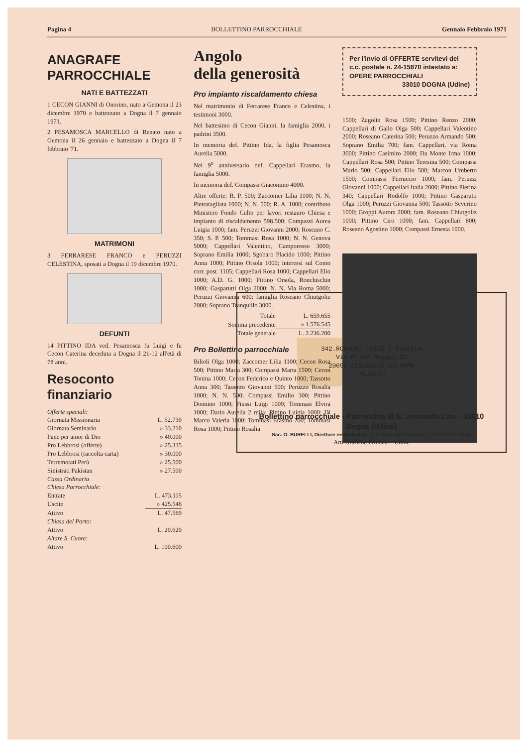Pagina 4 BOLLETTINO PARROCCHIALE Gennaio Febbraio 1971
ANAGRAFE
PARROCCHIALE
NATI E BATTEZZATI
1 CECON GIANNI di Onorino, nato a Gemona il 23 dicembre 1970 e battezzato a Dogna il 7 gennaio 1971.
2 PESAMOSCA MARCELLO di Renato nato a Gemona il 26 gennaio e battezzato a Dogna il 7 febbraio '71.
MATRIMONI
3 FERRARESE FRANCO e PERUZZI CELESTINA, sposati a Dogna il 19 dicembre 1970.
DEFUNTI
14 PITTINO IDA ved. Pesamosca fu Luigi e fu Cecon Caterina deceduta a Dogna il 21-12 all'età di 78 anni.
Resoconto finanziario
| Offerte speciali: | |
| Giornata Missionaria | L. 52.730 |
| Giornata Seminario | » 33.210 |
| Pane per amor di Dio | » 40.000 |
| Pro Lebbrosi (offerte) | » 25.335 |
| Pro Lebbrosi (raccolta carta) | » 30.000 |
| Terremotati Perù | » 25.500 |
| Sinistrati Pakistan | » 27.500 |
| Cassa Ordinaria | |
| Chiesa Parrocchiale: | |
| Entrate | L. 473.115 |
| Uscite | » 425.546 |
| Attivo | L. 47.569 |
| Chiesa del Porto: | |
| Attivo | L. 20.620 |
| Altare S. Cuore: | |
| Attivo | L. 100.600 |
Angolo
della generosità
Pro impianto riscaldamento chiesa
Nel matrimonio di Ferrarese Franco e Celestina, i testimoni 3000.
Nel battesimo di Cecon Gianni, la famiglia 2000, i padrini 3500.
In memoria def. Pittino Ida, la figlia Pesamosca Aurelia 5000.
Nel 9<sup>o</sup> anniversario def. Cappellari Erasmo, la famiglia 5000.
In memoria def. Compassi Giacomino 4000.
Altre offerte: R. P. 500; Zaccomer Lilia 1100; N. N. Pietratagliata 1000; N. N. 500; R. A. 1000; contributo Ministero Fondo Culto per lavori restauro Chiesa e impianto di riscaldamento 598.500; Compassi Aurea Luigia 1000; fam. Peruzzi Giovanni 2000; Roseano C. 350; S. P. 500; Tommasi Rosa 1000; N. N. Genova 5000; Cappellari Valentino, Camporosso 3000; Soprano Emilia 1000; Sgobaro Placido 1000; Pittino Anna 1000; Pittino Orsola 1000; interessi sul Conto corr. post. 1105; Cappellari Rosa 1000; Cappellari Elio 1000; A.D. G. 1000; Pittino Orsola, Ronchischin 1000; Gasparutti Olga 2000; N. N. Via Roma 5000; Peruzzi Giovanna 600; famiglia Roseano Chiutgoliz 2000; Soprano Tranquillo 3000.
| Totale | L. 659.655 |
| Somma precedente | » 1.576.545 |
| Totale generale | L. 2.236.200 |
Pro Bollettino parrocchiale
Bilioli Olga 1000; Zaccomer Lilia 1100; Cecon Rosa 500; Pittino Maria 300; Compassi Marta 1500; Cecon Tonina 1000; Cecon Federico e Quinto 1000; Tassotto Anna 300; Tassotto Giovanni 500; Peruzzo Rosalia 1000; N. N. 500; Compassi Emilio 300; Pittino Donnino 1000; Piussi Luigi 1000; Tommasi Elvira 1000; Dario Aurelia 2 mila; Pittino Luigia 1000; Di Marco Valeria 1000; Tommasi Erasmo 700; Tommasi Rosa 1000; Pittino Rosalia
Per l'invio di OFFERTE servitevi del c.c. postale n. 24-15870 intestato a: OPERE PARROCCHIALI
33010 DOGNA (Udine)
1500; Zagolin Rosa 1500; Pittino Renzo 2000; Cappellari di Gallo Olga 500; Cappellari Valentino 2000; Roseano Caterina 500; Peruzzo Armando 500; Soprano Emilia 700; fam. Cappellari, via Roma 3000; Pittino Casimiro 2000; Da Monte Irma 1000; Cappellari Rosa 500; Pittino Teresina 500; Compassi Mario 500; Cappellari Elio 500; Marcon Umberto 1500; Compassi Ferruccio 1000; fam. Peruzzi Giovanni 1000; Cappellari Italia 2000; Pittino Pierina 340; Cappellari Rodolfo 1000; Pittino Gasparutti Olga 1000; Peruzzi Giovanna 500; Tassotto Severino 1000; Groppi Aurora 2000; fam. Roseano Chiutgoliz 1000; Pittino Ciro 1000; fam. Cappellari 800; Roseano Agostino 1000; Compassi Ernesta 1000.
342.ROGNONI LUIGI E DANIELA
Via Primo Maggio,32
20092 CINISELLO BALSAMO
(Milano)
Bollettino parrocchiale - Parrocchia di S. Leonardo Lim. - 33010 Dogna (Udine)
Sac. O. BURELLI, Direttore responsabile Aut. Tribunale di Udine n. 179 del 26-11-1948
Arti Grafiche Friulane - Udine